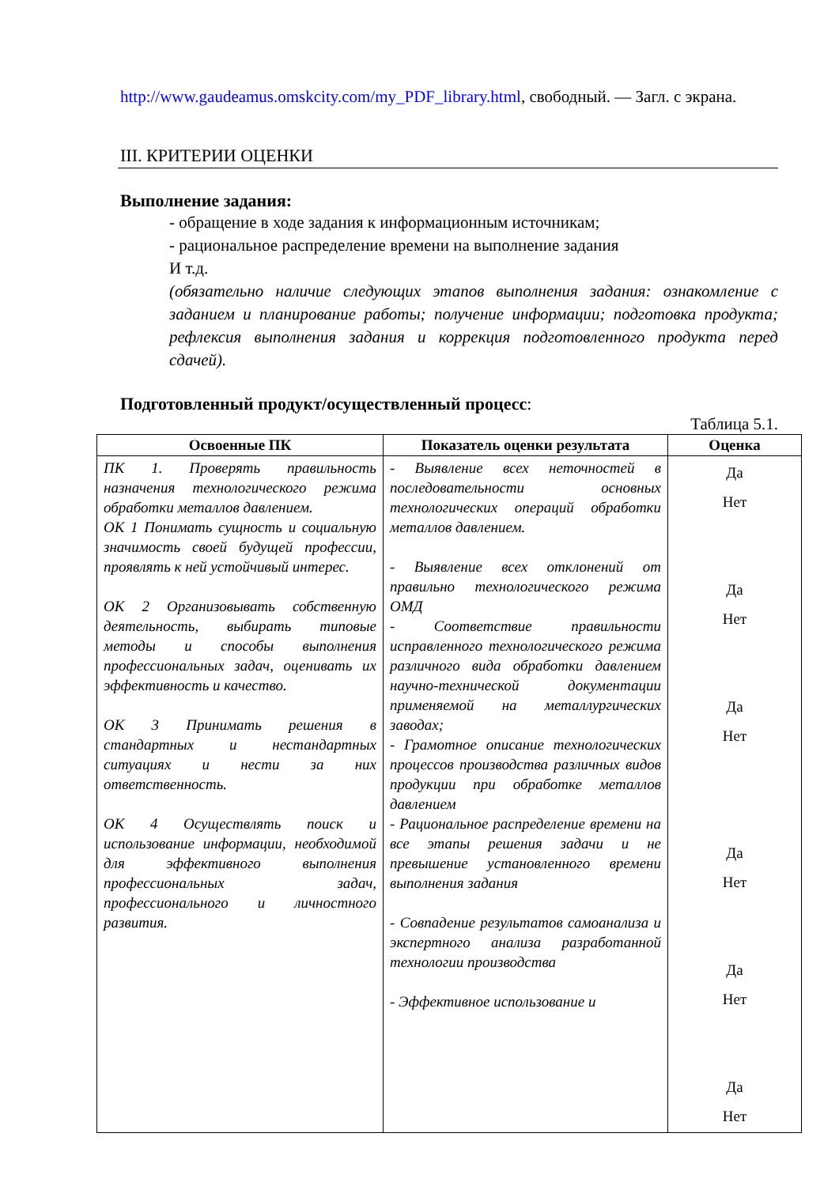http://www.gaudeamus.omskcity.com/my_PDF_library.html, свободный. — Загл. с экрана.
III. КРИТЕРИИ ОЦЕНКИ
Выполнение задания:
- обращение в ходе задания к информационным источникам;
- рациональное распределение времени на выполнение задания
И т.д.
(обязательно наличие следующих этапов выполнения задания: ознакомление с заданием и планирование работы; получение информации; подготовка продукта; рефлексия выполнения задания и коррекция подготовленного продукта перед сдачей).
Подготовленный продукт/осуществленный процесс:
Таблица 5.1.
| Освоенные ПК | Показатель оценки результата | Оценка |
| --- | --- | --- |
| ПК 1. Проверять правильность назначения технологического режима обработки металлов давлением. ОК 1 Понимать сущность и социальную значимость своей будущей профессии, проявлять к ней устойчивый интерес. ОК 2 Организовывать собственную деятельность, выбирать типовые методы и способы выполнения профессиональных задач, оценивать их эффективность и качество. ОК 3 Принимать решения в стандартных и нестандартных ситуациях и нести за них ответственность. ОК 4 Осуществлять поиск и использование информации, необходимой для эффективного выполнения профессиональных задач, профессионального и личностного развития. | - Выявление всех неточностей в последовательности основных технологических операций обработки металлов давлением. - Выявление всех отклонений от правильно технологического режима ОМД - Соответствие правильности исправленного технологического режима различного вида обработки давлением научно-технической документации применяемой на металлургических заводах; - Грамотное описание технологических процессов производства различных видов продукции при обработке металлов давлением - Рациональное распределение времени на все этапы решения задачи и не превышение установленного времени выполнения задания - Совпадение результатов самоанализа и экспертного анализа разработанной технологии производства - Эффективное использование и | Да Нет Да Нет Да Нет Да Нет Да Нет Да Нет |